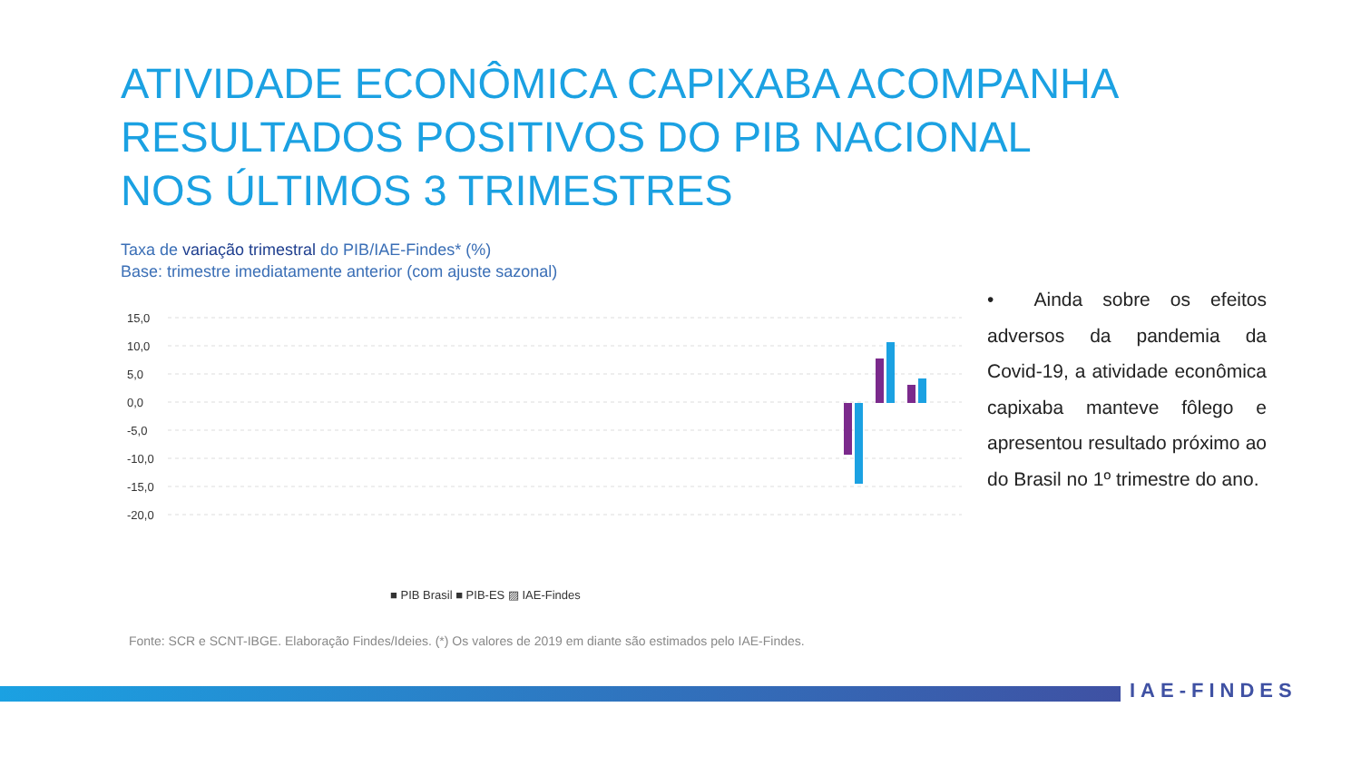ATIVIDADE ECONÔMICA CAPIXABA ACOMPANHA RESULTADOS POSITIVOS DO PIB NACIONAL NOS ÚLTIMOS 3 TRIMESTRES
Taxa de variação trimestral do PIB/IAE-Findes* (%)
Base: trimestre imediatamente anterior (com ajuste sazonal)
15,0
10,0
5,0
0,0
-5,0
-10,0
-15,0
-20,0
■ PIB Brasil ■ PIB-ES ▨ IAE-Findes
• Ainda sobre os efeitos adversos da pandemia da Covid-19, a atividade econômica capixaba manteve fôlego e apresentou resultado próximo ao do Brasil no 1º trimestre do ano.
Fonte: SCR e SCNT-IBGE. Elaboração Findes/Ideies. (*) Os valores de 2019 em diante são estimados pelo IAE-Findes.
IAE-FINDES